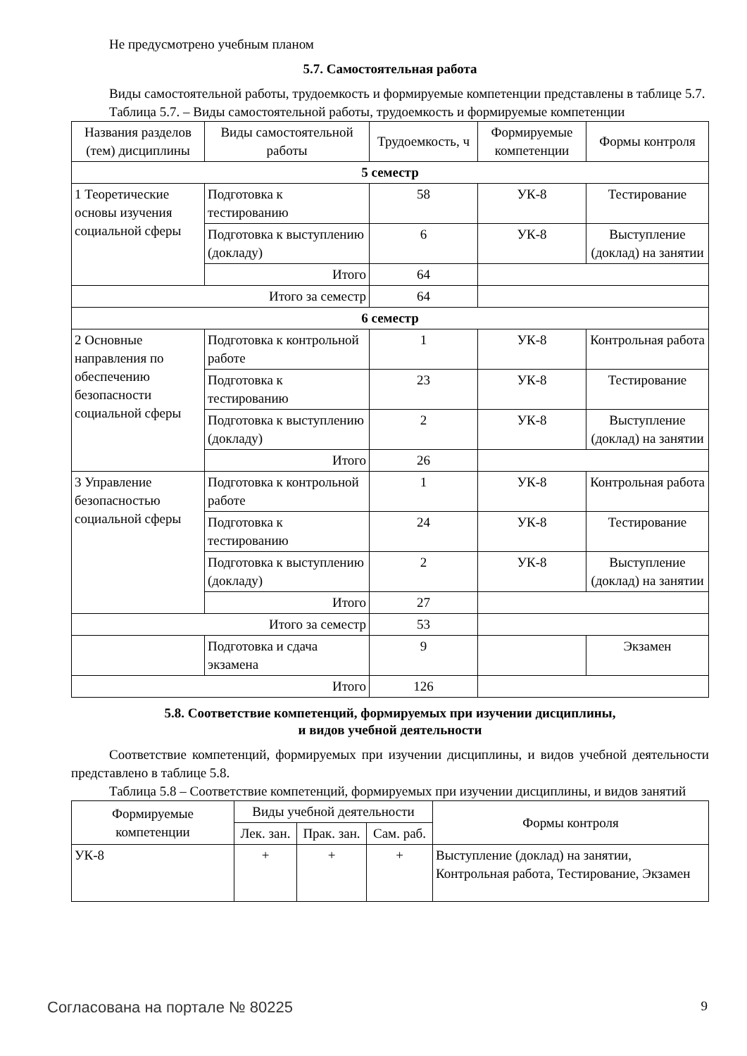Не предусмотрено учебным планом
5.7. Самостоятельная работа
Виды самостоятельной работы, трудоемкость и формируемые компетенции представлены в таблице 5.7.
Таблица 5.7. – Виды самостоятельной работы, трудоемкость и формируемые компетенции
| Названия разделов (тем) дисциплины | Виды самостоятельной работы | Трудоемкость, ч | Формируемые компетенции | Формы контроля |
| --- | --- | --- | --- | --- |
| 5 семестр | | | | |
| 1 Теоретические основы изучения социальной сферы | Подготовка к тестированию | 58 | УК-8 | Тестирование |
| | Подготовка к выступлению (докладу) | 6 | УК-8 | Выступление (доклад) на занятии |
| | Итого | 64 | | |
| Итого за семестр | | 64 | | |
| 6 семестр | | | | |
| 2 Основные направления по обеспечению безопасности социальной сферы | Подготовка к контрольной работе | 1 | УК-8 | Контрольная работа |
| | Подготовка к тестированию | 23 | УК-8 | Тестирование |
| | Подготовка к выступлению (докладу) | 2 | УК-8 | Выступление (доклад) на занятии |
| | Итого | 26 | | |
| 3 Управление безопасностью социальной сферы | Подготовка к контрольной работе | 1 | УК-8 | Контрольная работа |
| | Подготовка к тестированию | 24 | УК-8 | Тестирование |
| | Подготовка к выступлению (докладу) | 2 | УК-8 | Выступление (доклад) на занятии |
| | Итого | 27 | | |
| Итого за семестр | | 53 | | |
| | Подготовка и сдача экзамена | 9 | | Экзамен |
| Итого | | 126 | | |
5.8. Соответствие компетенций, формируемых при изучении дисциплины,
и видов учебной деятельности
Соответствие компетенций, формируемых при изучении дисциплины, и видов учебной деятельности представлено в таблице 5.8.
Таблица 5.8 – Соответствие компетенций, формируемых при изучении дисциплины, и видов занятий
| Формируемые компетенции | Виды учебной деятельности | | | Формы контроля |
| --- | --- | --- | --- | --- |
| | Лек. зан. | Прак. зан. | Сам. раб. | |
| УК-8 | + | + | + | Выступление (доклад) на занятии, Контрольная работа, Тестирование, Экзамен |
Согласована на портале № 80225 9